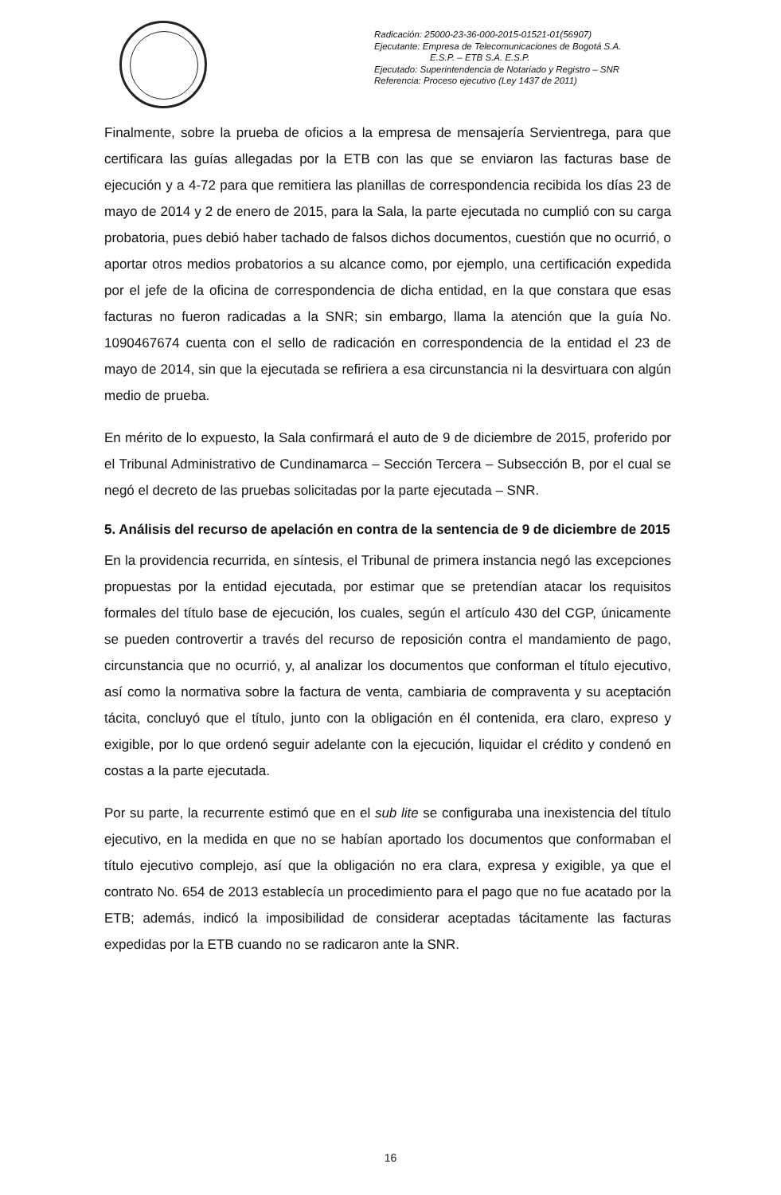Radicación: 25000-23-36-000-2015-01521-01(56907)
Ejecutante: Empresa de Telecomunicaciones de Bogotá S.A.
E.S.P. – ETB S.A. E.S.P.
Ejecutado: Superintendencia de Notariado y Registro – SNR
Referencia: Proceso ejecutivo (Ley 1437 de 2011)
Finalmente, sobre la prueba de oficios a la empresa de mensajería Servientrega, para que certificara las guías allegadas por la ETB con las que se enviaron las facturas base de ejecución y a 4-72 para que remitiera las planillas de correspondencia recibida los días 23 de mayo de 2014 y 2 de enero de 2015, para la Sala, la parte ejecutada no cumplió con su carga probatoria, pues debió haber tachado de falsos dichos documentos, cuestión que no ocurrió, o aportar otros medios probatorios a su alcance como, por ejemplo, una certificación expedida por el jefe de la oficina de correspondencia de dicha entidad, en la que constara que esas facturas no fueron radicadas a la SNR; sin embargo, llama la atención que la guía No. 1090467674 cuenta con el sello de radicación en correspondencia de la entidad el 23 de mayo de 2014, sin que la ejecutada se refiriera a esa circunstancia ni la desvirtuara con algún medio de prueba.
En mérito de lo expuesto, la Sala confirmará el auto de 9 de diciembre de 2015, proferido por el Tribunal Administrativo de Cundinamarca – Sección Tercera – Subsección B, por el cual se negó el decreto de las pruebas solicitadas por la parte ejecutada – SNR.
5. Análisis del recurso de apelación en contra de la sentencia de 9 de diciembre de 2015
En la providencia recurrida, en síntesis, el Tribunal de primera instancia negó las excepciones propuestas por la entidad ejecutada, por estimar que se pretendían atacar los requisitos formales del título base de ejecución, los cuales, según el artículo 430 del CGP, únicamente se pueden controvertir a través del recurso de reposición contra el mandamiento de pago, circunstancia que no ocurrió, y, al analizar los documentos que conforman el título ejecutivo, así como la normativa sobre la factura de venta, cambiaria de compraventa y su aceptación tácita, concluyó que el título, junto con la obligación en él contenida, era claro, expreso y exigible, por lo que ordenó seguir adelante con la ejecución, liquidar el crédito y condenó en costas a la parte ejecutada.
Por su parte, la recurrente estimó que en el sub lite se configuraba una inexistencia del título ejecutivo, en la medida en que no se habían aportado los documentos que conformaban el título ejecutivo complejo, así que la obligación no era clara, expresa y exigible, ya que el contrato No. 654 de 2013 establecía un procedimiento para el pago que no fue acatado por la ETB; además, indicó la imposibilidad de considerar aceptadas tácitamente las facturas expedidas por la ETB cuando no se radicaron ante la SNR.
16